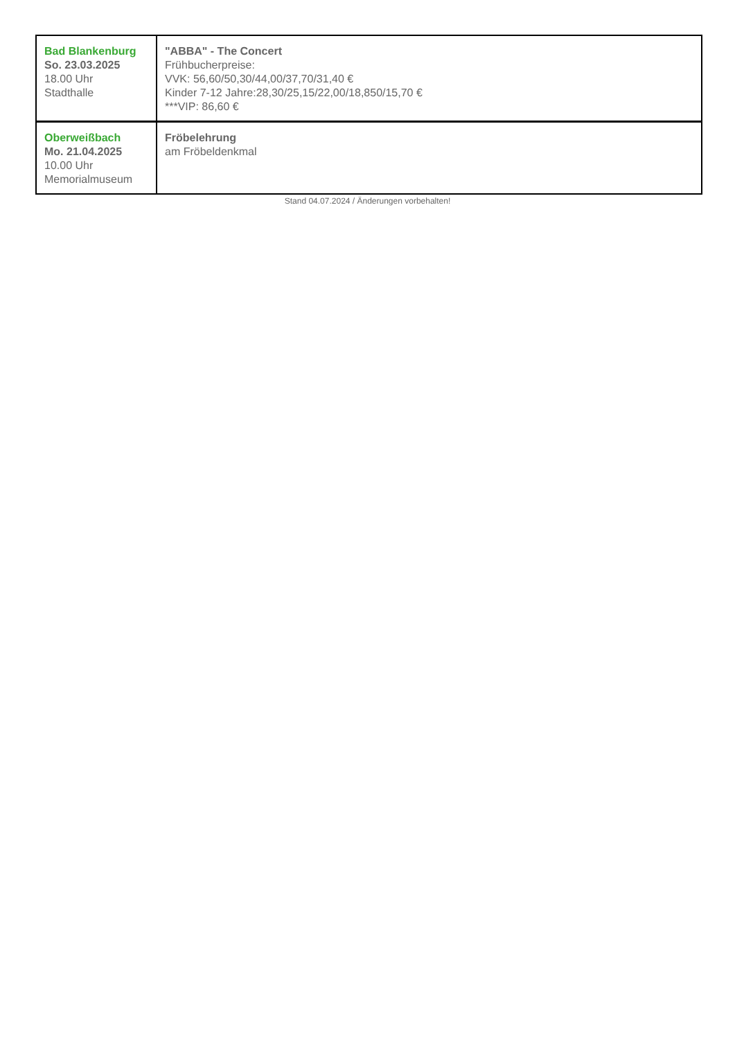| Bad Blankenburg So. 23.03.2025 18.00 Uhr Stadthalle | "ABBA" - The Concert Frühbucherpreise: VVK: 56,60/50,30/44,00/37,70/31,40 € Kinder 7-12 Jahre:28,30/25,15/22,00/18,850/15,70 € ***VIP: 86,60 € |
| Oberweißbach Mo. 21.04.2025 10.00 Uhr Memorialmuseum | Fröbelehrung am Fröbeldenkmal |
Stand 04.07.2024 / Änderungen vorbehalten!